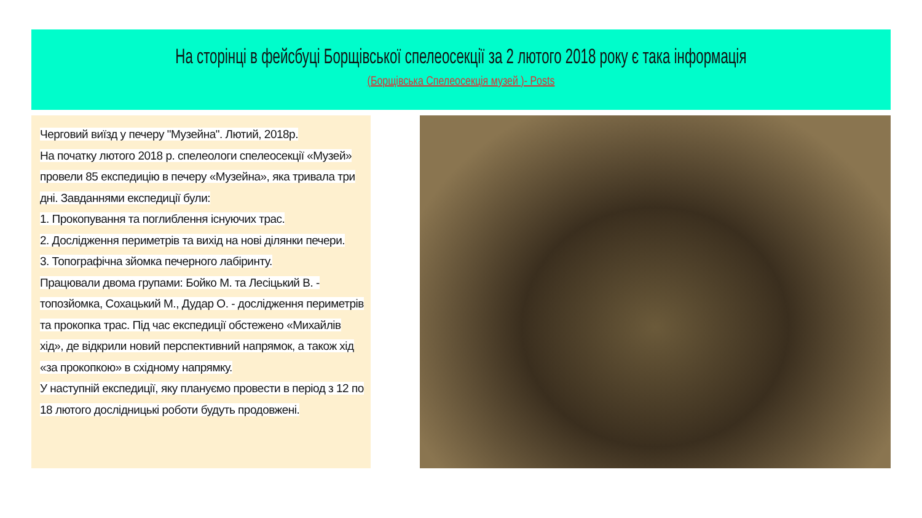На сторінці в фейсбуці Борщівської спелеосекції за 2 лютого 2018 року є така інформація
(Борщівська Спелеосекція музей )- Posts
Черговий виїзд у печеру "Музейна". Лютий, 2018р.
На початку лютого 2018 р. спелеологи спелеосекції «Музей» провели 85 експедицію в печеру «Музейна», яка тривала три дні. Завданнями експедиції були:
1. Прокопування та поглиблення існуючих трас.
2. Дослідження периметрів та вихід на нові ділянки печери.
3. Топографічна зйомка печерного лабіринту.
Працювали двома групами: Бойко М. та Лесіцький В. - топозйомка, Сохацький М., Дудар О. - дослідження периметрів та прокопка трас. Під час експедиції обстежено «Михайлів хід», де відкрили новий перспективний напрямок, а також хід «за прокопкою» в східному напрямку.
У наступній експедиції, яку плануємо провести в період з 12 по 18 лютого дослідницькі роботи будуть продовжені.